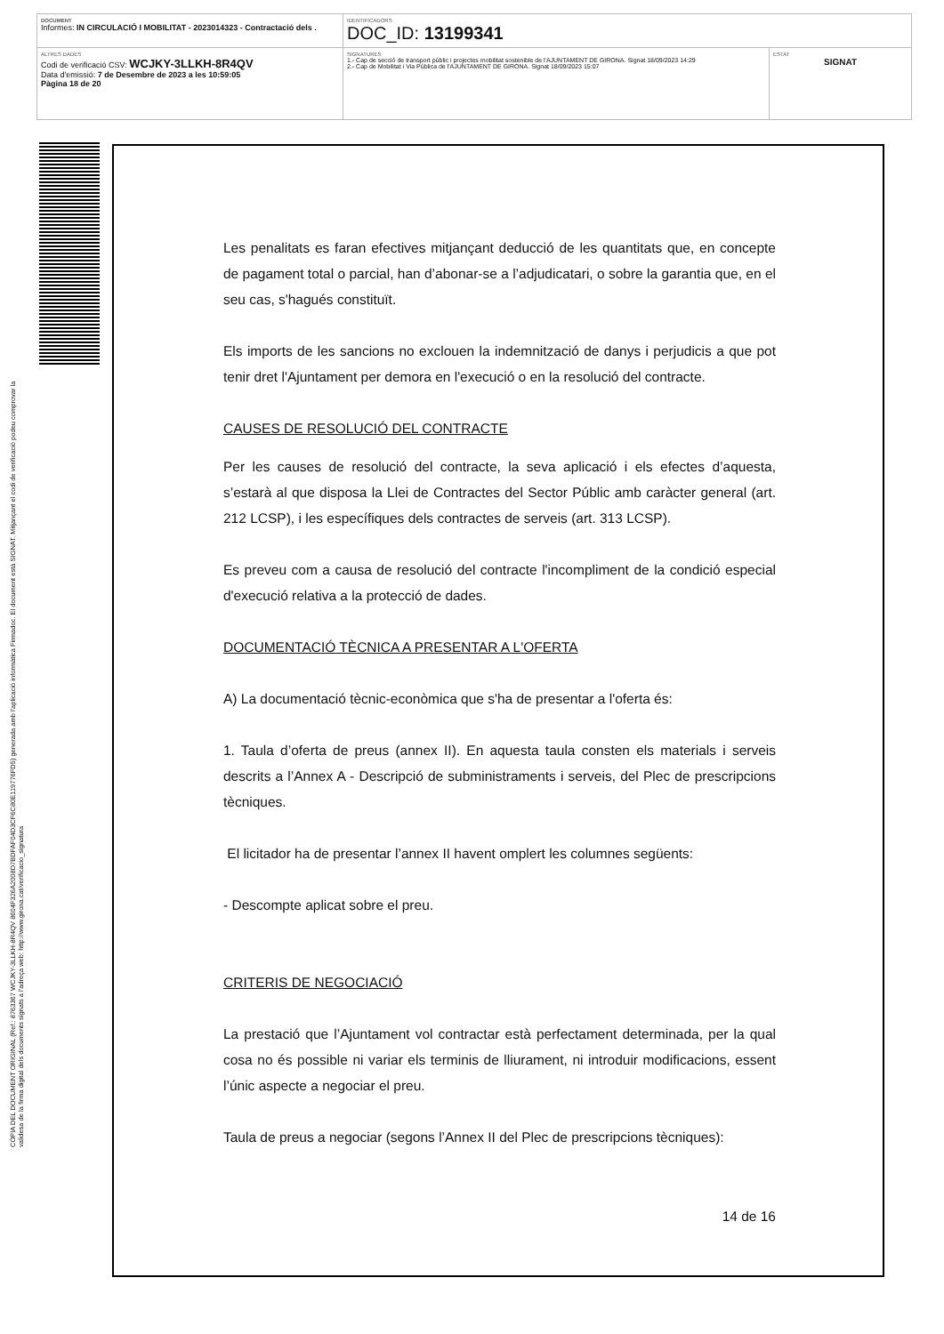DOCUMENT
Informes: IN CIRCULACIÓ I MOBILITAT - 2023014323 - Contractació dels .
IDENTIFICADORS
DOC_ID: 13199341
ALTRES DADES
Codi de verificació CSV: WCJKY-3LLKH-8R4QV
Data d'emissió: 7 de Desembre de 2023 a les 10:59:05
Pàgina 18 de 20
SIGNATURES
1.- Cap de secció de transport públic i projectes mobilitat sostenible de l'AJUNTAMENT DE GIRONA. Signat 18/09/2023 14:29
2.- Cap de Mobilitat i Via Pública de l'AJUNTAMENT DE GIRONA. Signat 18/09/2023 15:07
ESTAT
SIGNAT
CÒPIA DEL DOCUMENT ORIGINAL (Ref.: 8763367 WCJKY-3LLKH-8R4QV 8604F326A2008D7BDFAF04D3CF6C80E119776FD5) generada amb l'aplicació informàtica Firmadoc. El document està SIGNAT. Mitjançant el codi de verificació podeu comprovar la
validesa de la firma digital dels documents signats a l'adreça web: http://www.girona.cat/verificacio_signatura
Les penalitats es faran efectives mitjançant deducció de les quantitats que, en concepte de pagament total o parcial, han d’abonar-se a l’adjudicatari, o sobre la garantia que, en el seu cas, s'hagués constituït.
Els imports de les sancions no exclouen la indemnització de danys i perjudicis a que pot tenir dret l'Ajuntament per demora en l'execució o en la resolució del contracte.
CAUSES DE RESOLUCIÓ DEL CONTRACTE
Per les causes de resolució del contracte, la seva aplicació i els efectes d’aquesta, s’estarà al que disposa la Llei de Contractes del Sector Públic amb caràcter general (art. 212 LCSP), i les específiques dels contractes de serveis (art. 313 LCSP).
Es preveu com a causa de resolució del contracte l'incompliment de la condició especial d'execució relativa a la protecció de dades.
DOCUMENTACIÓ TÈCNICA A PRESENTAR A L'OFERTA
A) La documentació tècnic-econòmica que s'ha de presentar a l'oferta és:
1. Taula d’oferta de preus (annex II). En aquesta taula consten els materials i serveis descrits a l’Annex A - Descripció de subministraments i serveis, del Plec de prescripcions tècniques.
El licitador ha de presentar l’annex II havent omplert les columnes següents:
- Descompte aplicat sobre el preu.
CRITERIS DE NEGOCIACIÓ
La prestació que l’Ajuntament vol contractar està perfectament determinada, per la qual cosa no és possible ni variar els terminis de lliurament, ni introduir modificacions, essent l’únic aspecte a negociar el preu.
Taula de preus a negociar (segons l’Annex II del Plec de prescripcions tècniques):
14 de 16